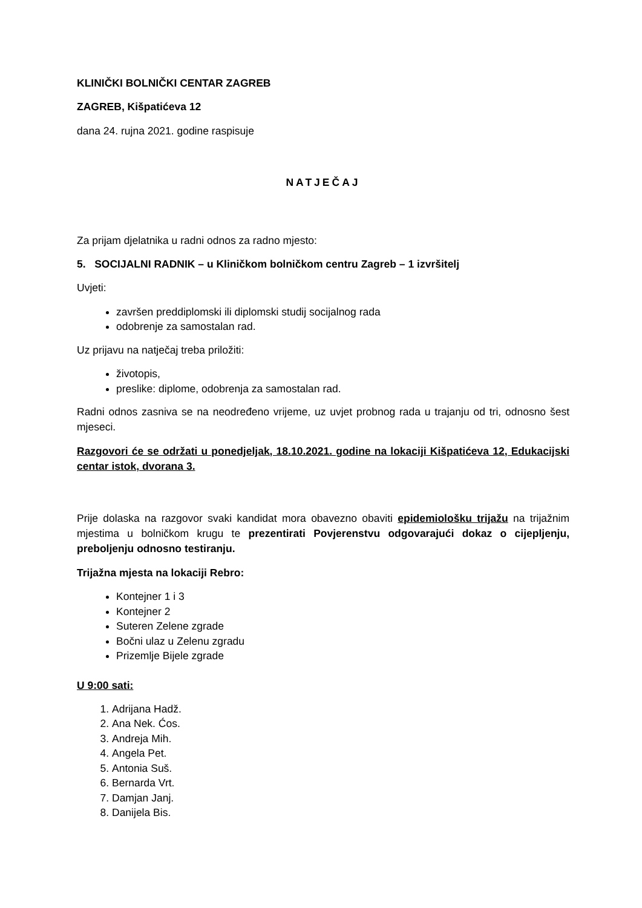KLINIČKI BOLNIČKI CENTAR ZAGREB
ZAGREB, Kišpatićeva 12
dana 24. rujna 2021. godine raspisuje
NATJEČAJ
Za prijam djelatnika u radni odnos za radno mjesto:
5. SOCIJALNI RADNIK – u Kliničkom bolničkom centru Zagreb – 1 izvršitelj
Uvjeti:
završen preddiplomski ili diplomski studij socijalnog rada
odobrenje za samostalan rad.
Uz prijavu na natječaj treba priložiti:
životopis,
preslike: diplome, odobrenja za samostalan rad.
Radni odnos zasniva se na neodređeno vrijeme, uz uvjet probnog rada u trajanju od tri, odnosno šest mjeseci.
Razgovori će se održati u ponedjeljak, 18.10.2021. godine na lokaciji Kišpatićeva 12, Edukacijski centar istok, dvorana 3.
Prije dolaska na razgovor svaki kandidat mora obavezno obaviti epidemiološku trijažu na trijažnim mjestima u bolničkom krugu te prezentirati Povjerenstvu odgovarajući dokaz o cijepljenju, preboljenju odnosno testiranju.
Trijažna mjesta na lokaciji Rebro:
Kontejner 1 i 3
Kontejner 2
Suteren Zelene zgrade
Bočni ulaz u Zelenu zgradu
Prizemlje Bijele zgrade
U 9:00 sati:
1. Adrijana Hadž.
2. Ana Nek. Ćos.
3. Andreja Mih.
4. Angela Pet.
5. Antonia Suš.
6. Bernarda Vrt.
7. Damjan Janj.
8. Danijela Bis.